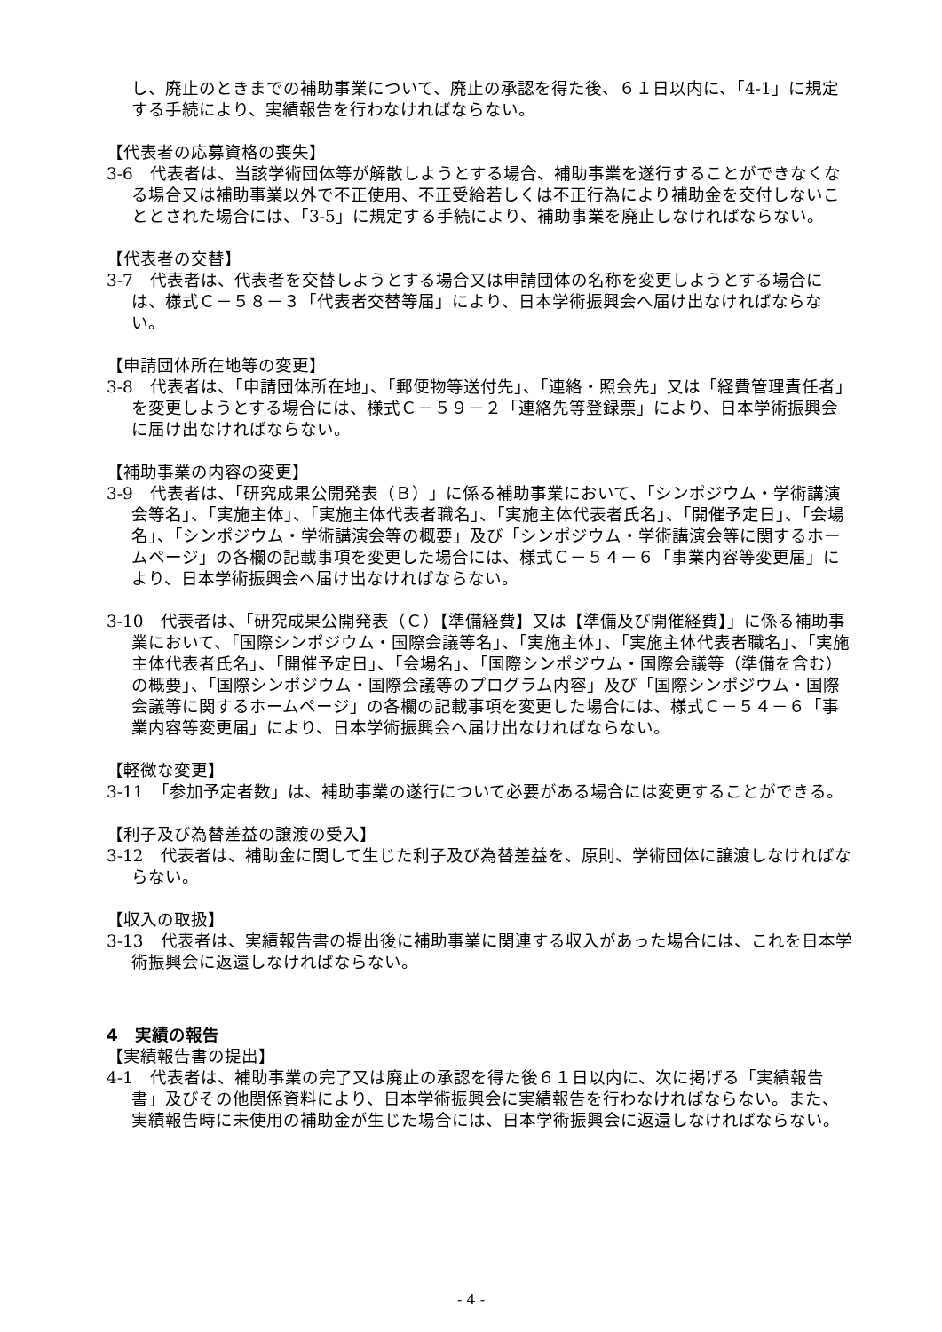し、廃止のときまでの補助事業について、廃止の承認を得た後、６１日以内に、「4-1」に規定する手続により、実績報告を行わなければならない。
【代表者の応募資格の喪失】
3-6　代表者は、当該学術団体等が解散しようとする場合、補助事業を遂行することができなくなる場合又は補助事業以外で不正使用、不正受給若しくは不正行為により補助金を交付しないこととされた場合には、「3-5」に規定する手続により、補助事業を廃止しなければならない。
【代表者の交替】
3-7　代表者は、代表者を交替しようとする場合又は申請団体の名称を変更しようとする場合には、様式Ｃ－５８－３「代表者交替等届」により、日本学術振興会へ届け出なければならない。
【申請団体所在地等の変更】
3-8　代表者は、「申請団体所在地」、「郵便物等送付先」、「連絡・照会先」又は「経費管理責任者」を変更しようとする場合には、様式Ｃ－５９－２「連絡先等登録票」により、日本学術振興会に届け出なければならない。
【補助事業の内容の変更】
3-9　代表者は、「研究成果公開発表（Ｂ）」に係る補助事業において、「シンポジウム・学術講演会等名」、「実施主体」、「実施主体代表者職名」、「実施主体代表者氏名」、「開催予定日」、「会場名」、「シンポジウム・学術講演会等の概要」及び「シンポジウム・学術講演会等に関するホームページ」の各欄の記載事項を変更した場合には、様式Ｃ－５４－６「事業内容等変更届」により、日本学術振興会へ届け出なければならない。
3-10　代表者は、「研究成果公開発表（Ｃ）【準備経費】又は【準備及び開催経費】」に係る補助事業において、「国際シンポジウム・国際会議等名」、「実施主体」、「実施主体代表者職名」、「実施主体代表者氏名」、「開催予定日」、「会場名」、「国際シンポジウム・国際会議等（準備を含む）の概要」、「国際シンポジウム・国際会議等のプログラム内容」及び「国際シンポジウム・国際会議等に関するホームページ」の各欄の記載事項を変更した場合には、様式Ｃ－５４－６「事業内容等変更届」により、日本学術振興会へ届け出なければならない。
【軽微な変更】
3-11　「参加予定者数」は、補助事業の遂行について必要がある場合には変更することができる。
【利子及び為替差益の譲渡の受入】
3-12　代表者は、補助金に関して生じた利子及び為替差益を、原則、学術団体に譲渡しなければならない。
【収入の取扱】
3-13　代表者は、実績報告書の提出後に補助事業に関連する収入があった場合には、これを日本学術振興会に返還しなければならない。
4　実績の報告
【実績報告書の提出】
4-1　代表者は、補助事業の完了又は廃止の承認を得た後６１日以内に、次に掲げる「実績報告書」及びその他関係資料により、日本学術振興会に実績報告を行わなければならない。また、実績報告時に未使用の補助金が生じた場合には、日本学術振興会に返還しなければならない。
- 4 -